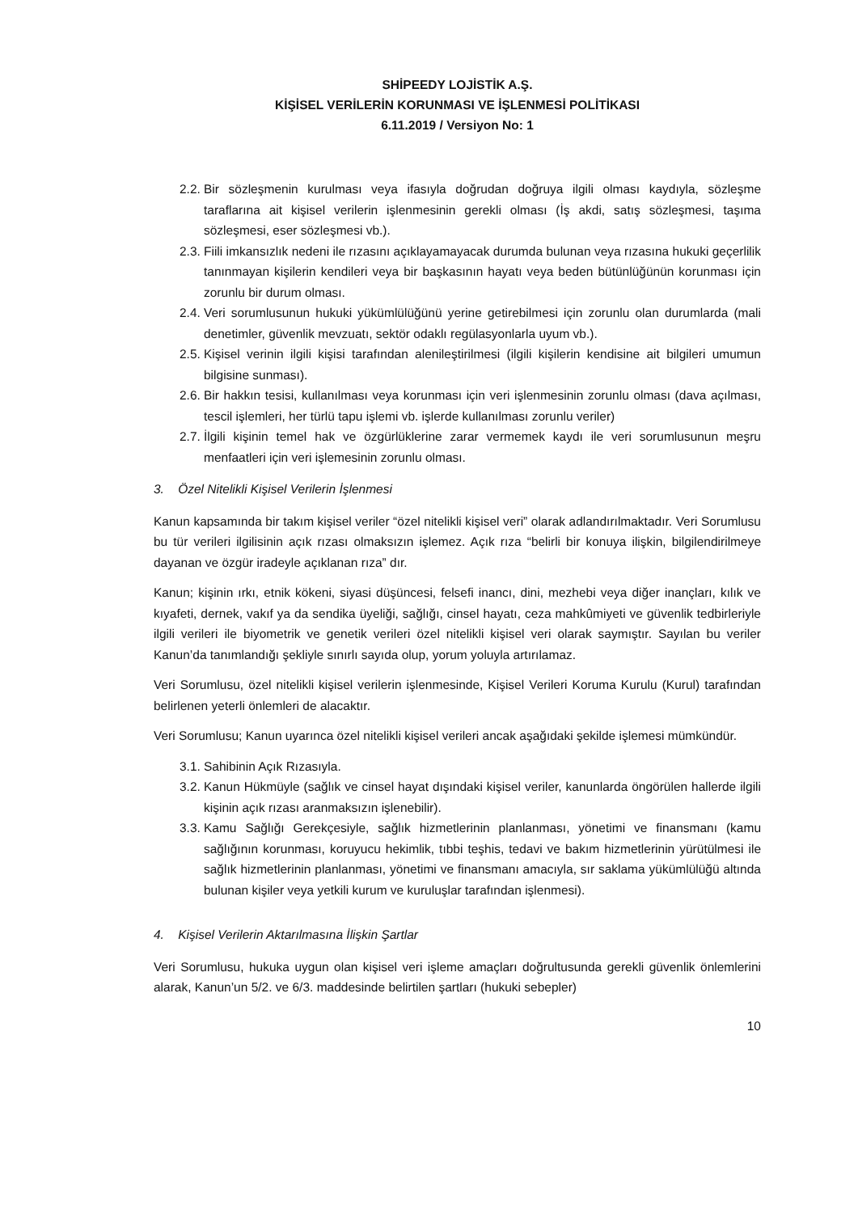SHİPEEDY LOJİSTİK A.Ş.
KİŞİSEL VERİLERİN KORUNMASI VE İŞLENMESİ POLİTİKASI
6.11.2019 / Versiyon No: 1
2.2. Bir sözleşmenin kurulması veya ifasıyla doğrudan doğruya ilgili olması kaydıyla, sözleşme taraflarına ait kişisel verilerin işlenmesinin gerekli olması (İş akdi, satış sözleşmesi, taşıma sözleşmesi, eser sözleşmesi vb.).
2.3. Fiili imkansızlık nedeni ile rızasını açıklayamayacak durumda bulunan veya rızasına hukuki geçerlilik tanınmayan kişilerin kendileri veya bir başkasının hayatı veya beden bütünlüğünün korunması için zorunlu bir durum olması.
2.4. Veri sorumlusunun hukuki yükümlülüğünü yerine getirebilmesi için zorunlu olan durumlarda (mali denetimler, güvenlik mevzuatı, sektör odaklı regülasyonlarla uyum vb.).
2.5. Kişisel verinin ilgili kişisi tarafından alenileştirilmesi (ilgili kişilerin kendisine ait bilgileri umumun bilgisine sunması).
2.6. Bir hakkın tesisi, kullanılması veya korunması için veri işlenmesinin zorunlu olması (dava açılması, tescil işlemleri, her türlü tapu işlemi vb. işlerde kullanılması zorunlu veriler)
2.7. İlgili kişinin temel hak ve özgürlüklerine zarar vermemek kaydı ile veri sorumlusunun meşru menfaatleri için veri işlemesinin zorunlu olması.
3. Özel Nitelikli Kişisel Verilerin İşlenmesi
Kanun kapsamında bir takım kişisel veriler “özel nitelikli kişisel veri” olarak adlandırılmaktadır. Veri Sorumlusu bu tür verileri ilgilisinin açık rızası olmaksızın işlemez. Açık rıza “belirli bir konuya ilişkin, bilgilendirilmeye dayanan ve özgür iradeyle açıklanan rıza” dır.
Kanun; kişinin ırkı, etnik kökeni, siyasi düşüncesi, felsefi inancı, dini, mezhebi veya diğer inançları, kılık ve kıyafeti, dernek, vakıf ya da sendika üyeliği, sağlığı, cinsel hayatı, ceza mahkûmiyeti ve güvenlik tedbirleriyle ilgili verileri ile biyometrik ve genetik verileri özel nitelikli kişisel veri olarak saymıştır. Sayılan bu veriler Kanun’da tanımlandığı şekliyle sınırlı sayıda olup, yorum yoluyla artırılamaz.
Veri Sorumlusu, özel nitelikli kişisel verilerin işlenmesinde, Kişisel Verileri Koruma Kurulu (Kurul) tarafından belirlenen yeterli önlemleri de alacaktır.
Veri Sorumlusu; Kanun uyarınca özel nitelikli kişisel verileri ancak aşağıdaki şekilde işlemesi mümkündür.
3.1. Sahibinin Açık Rızasıyla.
3.2. Kanun Hükmüyle (sağlık ve cinsel hayat dışındaki kişisel veriler, kanunlarda öngörülen hallerde ilgili kişinin açık rızası aranmaksızın işlenebilir).
3.3. Kamu Sağlığı Gerekçesiyle, sağlık hizmetlerinin planlanması, yönetimi ve finansmanı (kamu sağlığının korunması, koruyucu hekimlik, tıbbi teşhis, tedavi ve bakım hizmetlerinin yürütülmesi ile sağlık hizmetlerinin planlanması, yönetimi ve finansmanı amacıyla, sır saklama yükümlülüğü altında bulunan kişiler veya yetkili kurum ve kuruluşlar tarafından işlenmesi).
4. Kişisel Verilerin Aktarılmasına İlişkin Şartlar
Veri Sorumlusu, hukuka uygun olan kişisel veri işleme amaçları doğrultusunda gerekli güvenlik önlemlerini alarak, Kanun’un 5/2. ve 6/3. maddesinde belirtilen şartları (hukuki sebepler)
10